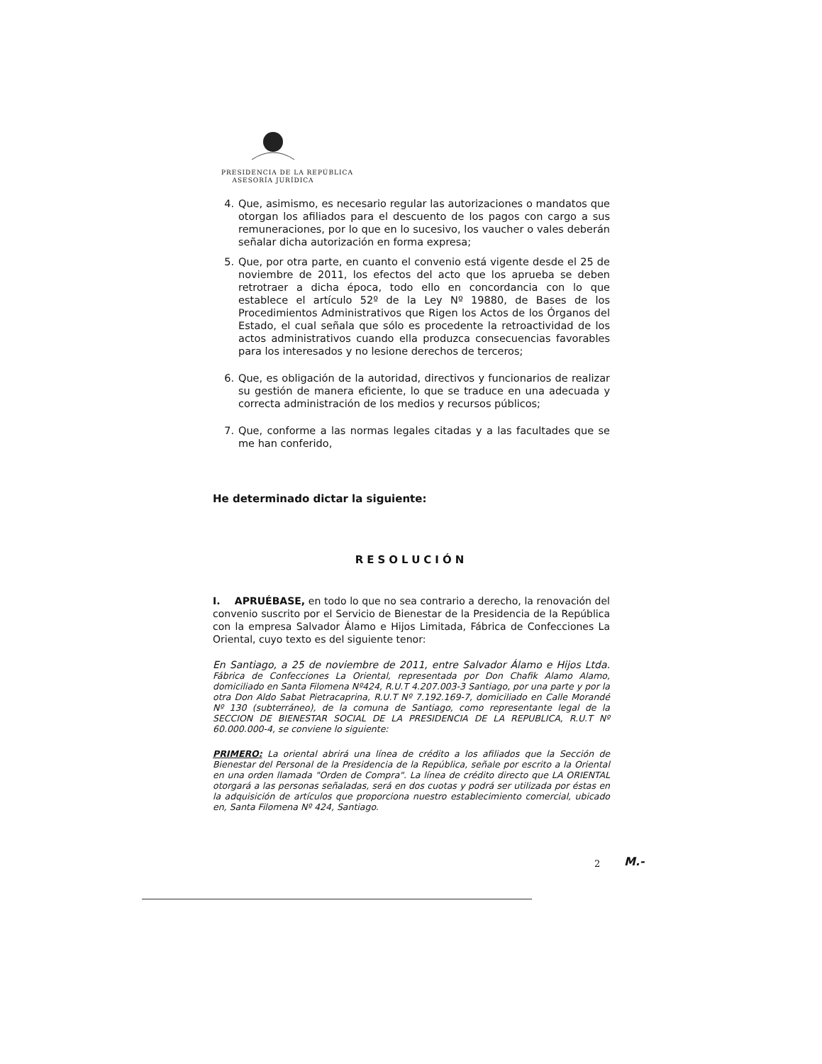PRESIDENCIA DE LA REPÚBLICA
ASESORÍA JURÍDICA
4. Que, asimismo, es necesario regular las autorizaciones o mandatos que otorgan los afiliados para el descuento de los pagos con cargo a sus remuneraciones, por lo que en lo sucesivo, los vaucher o vales deberán señalar dicha autorización en forma expresa;
5. Que, por otra parte, en cuanto el convenio está vigente desde el 25 de noviembre de 2011, los efectos del acto que los aprueba se deben retrotraer a dicha época, todo ello en concordancia con lo que establece el artículo 52º de la Ley Nº 19880, de Bases de los Procedimientos Administrativos que Rigen los Actos de los Órganos del Estado, el cual señala que sólo es procedente la retroactividad de los actos administrativos cuando ella produzca consecuencias favorables para los interesados y no lesione derechos de terceros;
6. Que, es obligación de la autoridad, directivos y funcionarios de realizar su gestión de manera eficiente, lo que se traduce en una adecuada y correcta administración de los medios y recursos públicos;
7. Que, conforme a las normas legales citadas y a las facultades que se me han conferido,
He determinado dictar la siguiente:
RESOLUCIÓN
I. APRUÉBASE, en todo lo que no sea contrario a derecho, la renovación del convenio suscrito por el Servicio de Bienestar de la Presidencia de la República con la empresa Salvador Álamo e Hijos Limitada, Fábrica de Confecciones La Oriental, cuyo texto es del siguiente tenor:
En Santiago, a 25 de noviembre de 2011, entre Salvador Álamo e Hijos Ltda. Fábrica de Confecciones La Oriental, representada por Don Chafik Alamo Alamo, domiciliado en Santa Filomena Nº424, R.U.T 4.207.003-3 Santiago, por una parte y por la otra Don Aldo Sabat Pietracaprina, R.U.T Nº 7.192.169-7, domiciliado en Calle Morandé Nº 130 (subterráneo), de la comuna de Santiago, como representante legal de la SECCION DE BIENESTAR SOCIAL DE LA PRESIDENCIA DE LA REPUBLICA, R.U.T Nº 60.000.000-4, se conviene lo siguiente:
PRIMERO: La oriental abrirá una línea de crédito a los afiliados que la Sección de Bienestar del Personal de la Presidencia de la República, señale por escrito a la Oriental en una orden llamada "Orden de Compra". La línea de crédito directo que LA ORIENTAL otorgará a las personas señaladas, será en dos cuotas y podrá ser utilizada por éstas en la adquisición de artículos que proporciona nuestro establecimiento comercial, ubicado en, Santa Filomena Nº 424, Santiago.
2 M.-